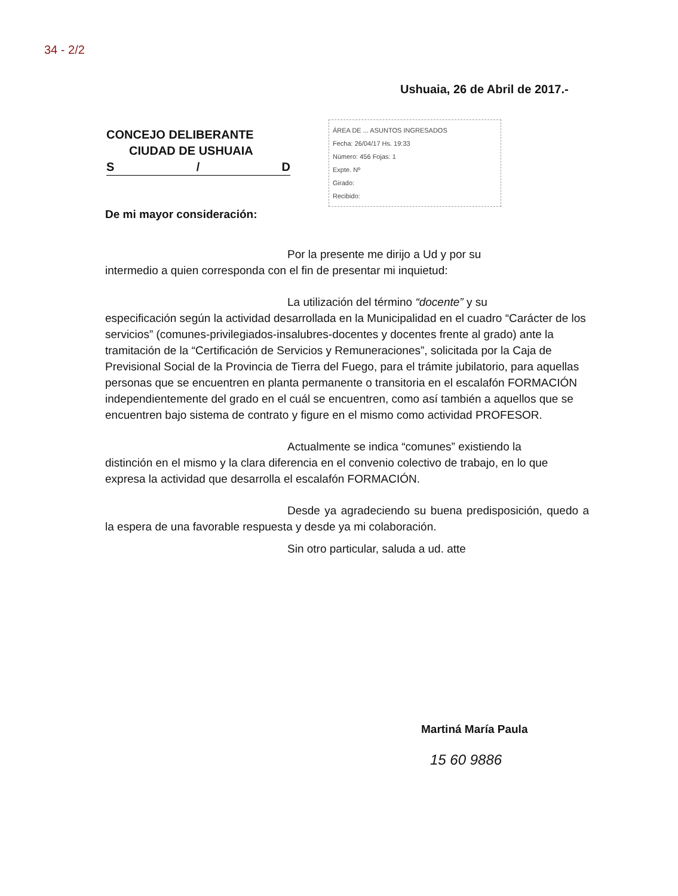34 - 2/2
Ushuaia, 26 de Abril de 2017.-
CONCEJO DELIBERANTE
CIUDAD DE USHUAIA
S / D
ÁREA DE ... ASUNTOS INGRESADOS
Fecha: 26/04/17 Hs. 19:33
Número: 456 Fojas: 1
Expte. Nº
Girado:
Recibido:
De mi mayor consideración:
Por la presente me dirijo a Ud y por su
intermedio a quien corresponda con el fin de presentar mi inquietud:
La utilización del término “docente” y su
especificación según la actividad desarrollada en la Municipalidad en el cuadro “Carácter de los servicios” (comunes-privilegiados-insalubres-docentes y docentes frente al grado) ante la tramitación de la “Certificación de Servicios y Remuneraciones”, solicitada por la Caja de Previsional Social de la Provincia de Tierra del Fuego, para el trámite jubilatorio, para aquellas personas que se encuentren en planta permanente o transitoria en el escalafón FORMACIÓN independientemente del grado en el cuál se encuentren, como así también a aquellos que se encuentren bajo sistema de contrato y figure en el mismo como actividad PROFESOR.
Actualmente se indica “comunes” existiendo la
distinción en el mismo y la clara diferencia en el convenio colectivo de trabajo, en lo que expresa la actividad que desarrolla el escalafón FORMACIÓN.
Desde ya agradeciendo su buena predisposición, quedo a la espera de una favorable respuesta y desde ya mi colaboración.
Sin otro particular, saluda a ud. atte
Martiná María Paula
15 60 9886